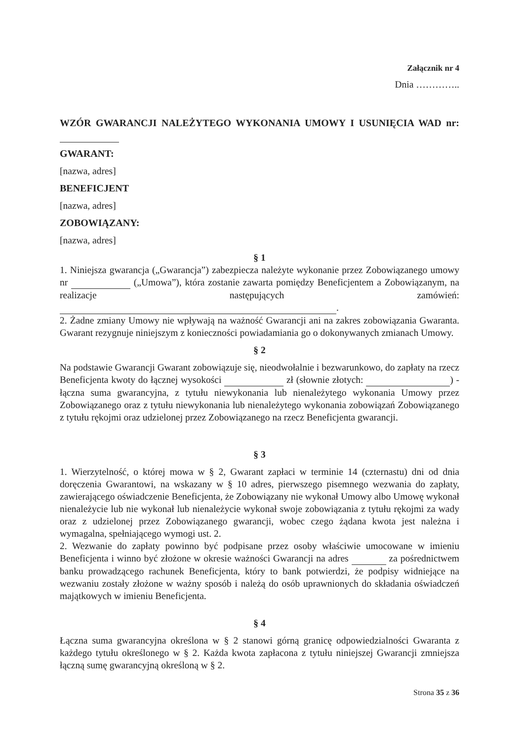Załącznik nr 4
Dnia …………..
WZÓR GWARANCJI NALEŻYTEGO WYKONANIA UMOWY I USUNIĘCIA WAD nr:
GWARANT:
[nazwa, adres]
BENEFICJENT
[nazwa, adres]
ZOBOWIĄZANY:
[nazwa, adres]
§ 1
1. Niniejsza gwarancja („Gwarancja”) zabezpiecza należyte wykonanie przez Zobowiązanego umowy nr („Umowa”), która zostanie zawarta pomiędzy Beneficjentem a Zobowiązanym, na realizacje następujących zamówień: .
2. Żadne zmiany Umowy nie wpływają na ważność Gwarancji ani na zakres zobowiązania Gwaranta. Gwarant rezygnuje niniejszym z konieczności powiadamiania go o dokonywanych zmianach Umowy.
§ 2
Na podstawie Gwarancji Gwarant zobowiązuje się, nieodwołalnie i bezwarunkowo, do zapłaty na rzecz Beneficjenta kwoty do łącznej wysokości zł (słownie złotych: ) - łączna suma gwarancyjna, z tytułu niewykonania lub nienależytego wykonania Umowy przez Zobowiązanego oraz z tytułu niewykonania lub nienależytego wykonania zobowiązań Zobowiązanego z tytułu rękojmi oraz udzielonej przez Zobowiązanego na rzecz Beneficjenta gwarancji.
§ 3
1. Wierzytelność, o której mowa w § 2, Gwarant zapłaci w terminie 14 (czternastu) dni od dnia doręczenia Gwarantowi, na wskazany w § 10 adres, pierwszego pisemnego wezwania do zapłaty, zawierającego oświadczenie Beneficjenta, że Zobowiązany nie wykonał Umowy albo Umowę wykonał nienależycie lub nie wykonał lub nienależycie wykonał swoje zobowiązania z tytułu rękojmi za wady oraz z udzielonej przez Zobowiązanego gwarancji, wobec czego żądana kwota jest należna i wymagalna, spełniającego wymogi ust. 2.
2. Wezwanie do zapłaty powinno być podpisane przez osoby właściwie umocowane w imieniu Beneficjenta i winno być złożone w okresie ważności Gwarancji na adres za pośrednictwem banku prowadzącego rachunek Beneficjenta, który to bank potwierdzi, że podpisy widniejące na wezwaniu zostały złożone w ważny sposób i należą do osób uprawnionych do składania oświadczeń majątkowych w imieniu Beneficjenta.
§ 4
Łączna suma gwarancyjna określona w § 2 stanowi górną granicę odpowiedzialności Gwaranta z każdego tytułu określonego w § 2. Każda kwota zapłacona z tytułu niniejszej Gwarancji zmniejsza łączną sumę gwarancyjną określoną w § 2.
Strona 35 z 36